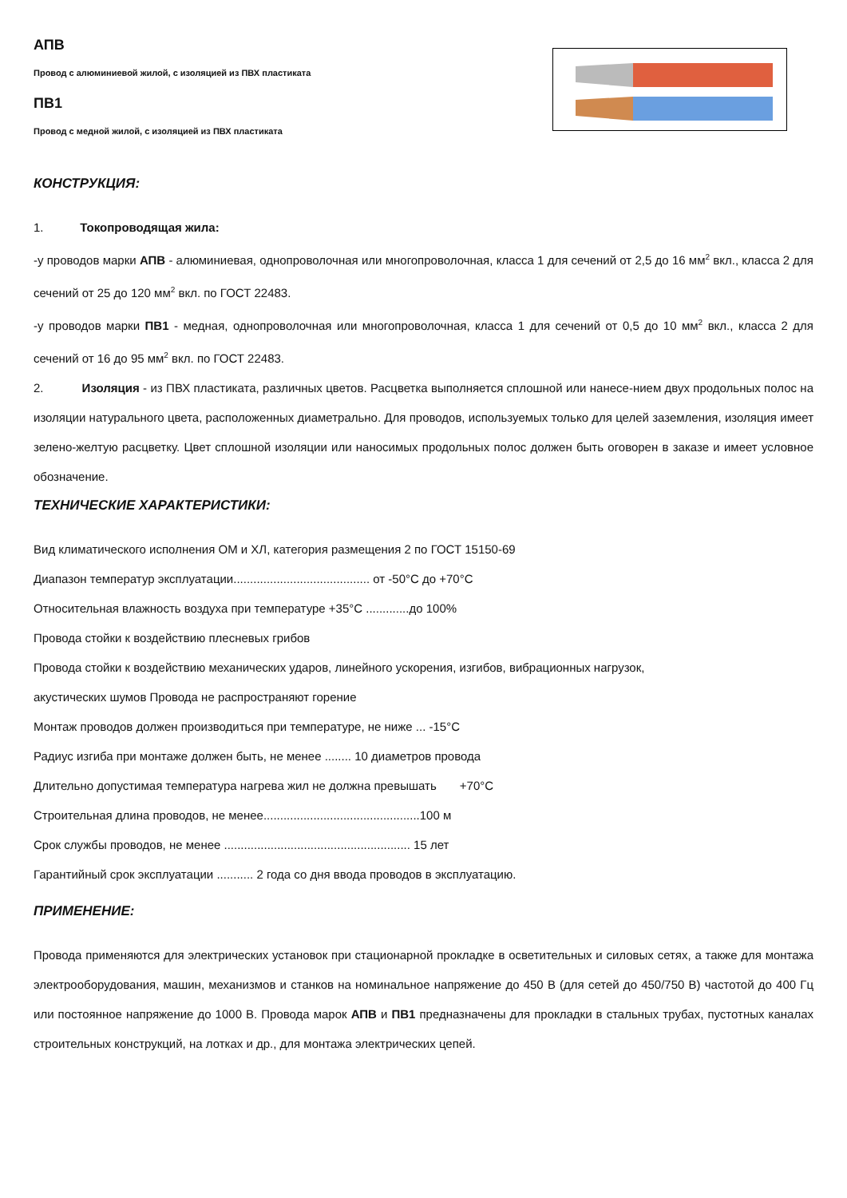АПВ
Провод с алюминиевой жилой, с изоляцией из ПВХ пластиката
ПВ1
Провод с медной жилой, с изоляцией из ПВХ пластиката
КОНСТРУКЦИЯ:
1. Токопроводящая жила:
-у проводов марки АПВ - алюминиевая, однопроволочная или многопроволочная, класса 1 для сечений от 2,5 до 16 мм<sup>2</sup> вкл., класса 2 для сечений от 25 до 120 мм<sup>2</sup> вкл. по ГОСТ 22483.
-у проводов марки ПВ1 - медная, однопроволочная или многопроволочная, класса 1 для сечений от 0,5 до 10 мм<sup>2</sup> вкл., класса 2 для сечений от 16 до 95 мм<sup>2</sup> вкл. по ГОСТ 22483.
2. Изоляция - из ПВХ пластиката, различных цветов. Расцветка выполняется сплошной или нанесе-нием двух продольных полос на изоляции натурального цвета, расположенных диаметрально. Для проводов, используемых только для целей заземления, изоляция имеет зелено-желтую расцветку. Цвет сплошной изоляции или наносимых продольных полос должен быть оговорен в заказе и имеет условное обозначение.
ТЕХНИЧЕСКИЕ ХАРАКТЕРИСТИКИ:
Вид климатического исполнения ОМ и ХЛ, категория размещения 2 по ГОСТ 15150-69
Диапазон температур эксплуатации......................................... от -50°С до +70°С
Относительная влажность воздуха при температуре +35°С .............до 100%
Провода стойки к воздействию плесневых грибов
Провода стойки к воздействию механических ударов, линейного ускорения, изгибов, вибрационных нагрузок,
акустических шумов Провода не распространяют горение
Монтаж проводов должен производиться при температуре, не ниже ... -15°С
Радиус изгиба при монтаже должен быть, не менее ........ 10 диаметров провода
Длительно допустимая температура нагрева жил не должна превышать +70°С
Строительная длина проводов, не менее...............................................100 м
Срок службы проводов, не менее ........................................................ 15 лет
Гарантийный срок эксплуатации ........... 2 года со дня ввода проводов в эксплуатацию.
ПРИМЕНЕНИЕ:
Провода применяются для электрических установок при стационарной прокладке в осветительных и силовых сетях, а также для монтажа электрооборудования, машин, механизмов и станков на номинальное напряжение до 450 В (для сетей до 450/750 В) частотой до 400 Гц или постоянное напряжение до 1000 В. Провода марок АПВ и ПВ1 предназначены для прокладки в стальных трубах, пустотных каналах строительных конструкций, на лотках и др., для монтажа электрических цепей.